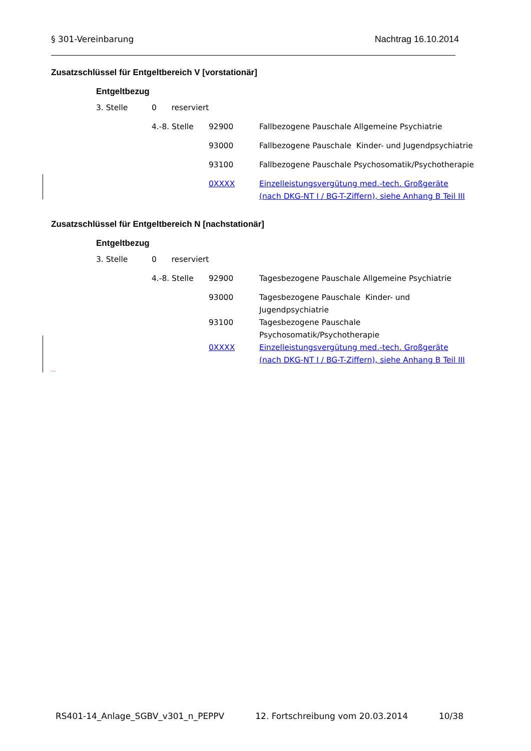§ 301-Vereinbarung Nachtrag 16.10.2014
Zusatzschlüssel für Entgeltbereich V [vorstationär]
Entgeltbezug
| 3. Stelle | 0 reserviert | | |
| | 4.-8. Stelle | 92900 | Fallbezogene Pauschale Allgemeine Psychiatrie |
| | | 93000 | Fallbezogene Pauschale Kinder- und Jugendpsychiatrie |
| | | 93100 | Fallbezogene Pauschale Psychosomatik/Psychotherapie |
| | | 0XXXX | Einzelleistungsvergütung med.-tech. Großgeräte (nach DKG-NT I / BG-T-Ziffern), siehe Anhang B Teil III |
Zusatzschlüssel für Entgeltbereich N [nachstationär]
Entgeltbezug
| 3. Stelle | 0 reserviert | | |
| | 4.-8. Stelle | 92900 | Tagesbezogene Pauschale Allgemeine Psychiatrie |
| | | 93000 | Tagesbezogene Pauschale Kinder- und Jugendpsychiatrie |
| | | 93100 | Tagesbezogene Pauschale Psychosomatik/Psychotherapie |
| | | 0XXXX | Einzelleistungsvergütung med.-tech. Großgeräte (nach DKG-NT I / BG-T-Ziffern), siehe Anhang B Teil III |
...
RS401-14_Anlage_SGBV_v301_n_PEPPV 12. Fortschreibung vom 20.03.2014 10/38